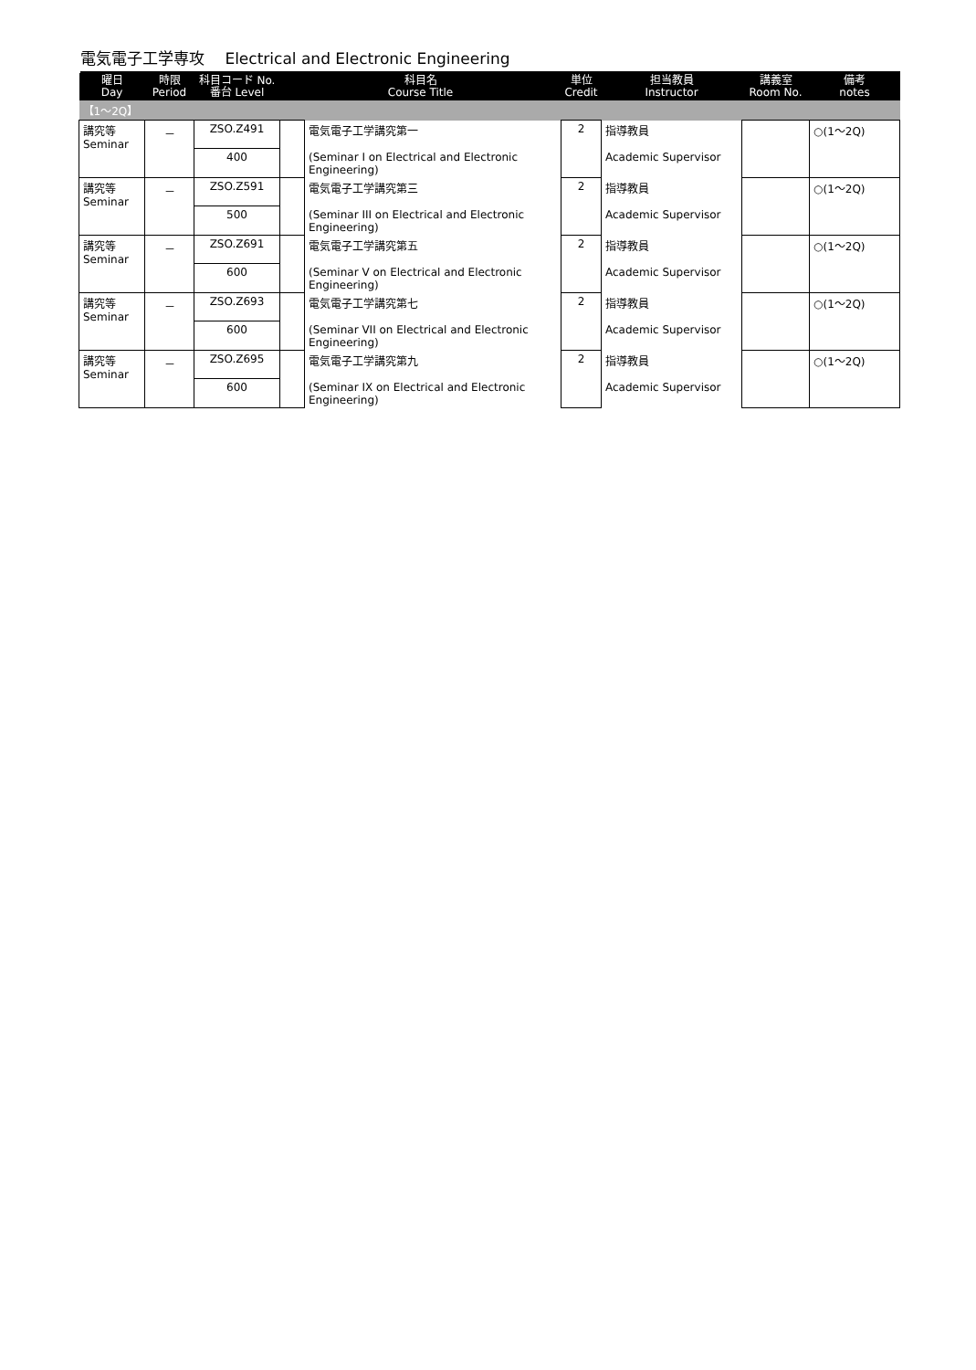電気電子工学専攻　 Electrical and Electronic Engineering
| 曜日 Day | 時限 Period | 科目コード No. 番台 Level | 科目名 Course Title | | 単位 Credit | 担当教員 Instructor | 講義室 Room No. | 備考 notes |
| --- | --- | --- | --- | --- | --- | --- | --- | --- |
| 【1～2Q】 | | | | | | | | |
| 講究等 Seminar | － | ZSO.Z491 | | 電気電子工学講究第一 | 2 | 指導教員 | | ○(1～2Q) |
| | | 400 | | (Seminar I on Electrical and Electronic Engineering) | | Academic Supervisor | | |
| 講究等 Seminar | － | ZSO.Z591 | | 電気電子工学講究第三 | 2 | 指導教員 | | ○(1～2Q) |
| | | 500 | | (Seminar III on Electrical and Electronic Engineering) | | Academic Supervisor | | |
| 講究等 Seminar | － | ZSO.Z691 | | 電気電子工学講究第五 | 2 | 指導教員 | | ○(1～2Q) |
| | | 600 | | (Seminar V on Electrical and Electronic Engineering) | | Academic Supervisor | | |
| 講究等 Seminar | － | ZSO.Z693 | | 電気電子工学講究第七 | 2 | 指導教員 | | ○(1～2Q) |
| | | 600 | | (Seminar VII on Electrical and Electronic Engineering) | | Academic Supervisor | | |
| 講究等 Seminar | － | ZSO.Z695 | | 電気電子工学講究第九 | 2 | 指導教員 | | ○(1～2Q) |
| | | 600 | | (Seminar IX on Electrical and Electronic Engineering) | | Academic Supervisor | | |